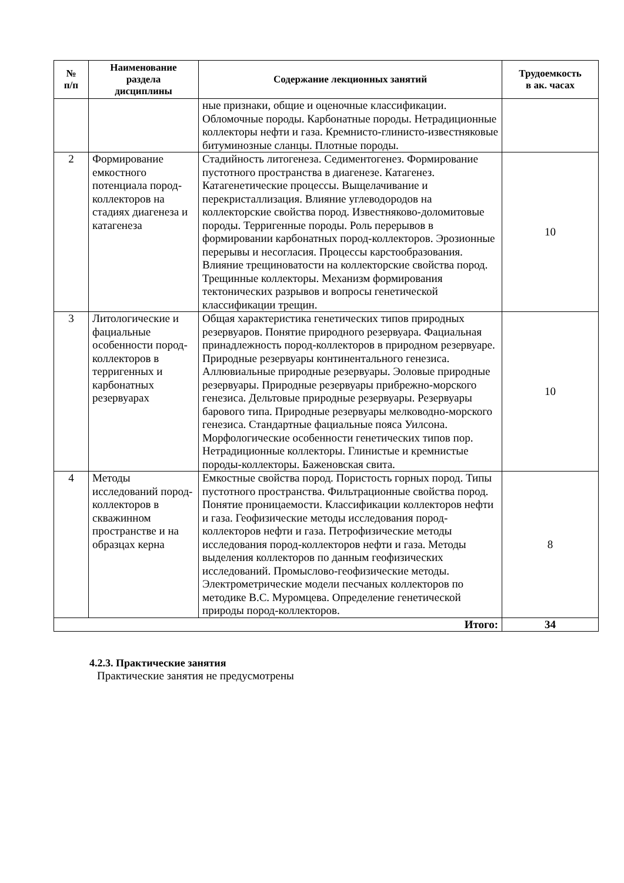| № п/п | Наименование раздела дисциплины | Содержание лекционных занятий | Трудоемкость в ак. часах |
| --- | --- | --- | --- |
| | | ные признаки, общие и оценочные классификации. Обломочные породы. Карбонатные породы. Нетрадиционные коллекторы нефти и газа. Кремнисто-глинисто-известняковые битуминозные сланцы. Плотные породы. | |
| 2 | Формирование емкостного потенциала пород-коллекторов на стадиях диагенеза и катагенеза | Стадийность литогенеза. Седиментогенез. Формирование пустотного пространства в диагенезе. Катагенез. Катагенетические процессы. Выщелачивание и перекристаллизация. Влияние углеводородов на коллекторские свойства пород. Известняково-доломитовые породы. Терригенные породы. Роль перерывов в формировании карбонатных пород-коллекторов. Эрозионные перерывы и несогласия. Процессы карстообразования. Влияние трещиноватости на коллекторские свойства пород. Трещинные коллекторы. Механизм формирования тектонических разрывов и вопросы генетической классификации трещин. | 10 |
| 3 | Литологические и фациальные особенности пород-коллекторов в терригенных и карбонатных резервуарах | Общая характеристика генетических типов природных резервуаров. Понятие природного резервуара. Фациальная принадлежность пород-коллекторов в природном резервуаре. Природные резервуары континентального генезиса. Аллювиальные природные резервуары. Эоловые природные резервуары. Природные резервуары прибрежно-морского генезиса. Дельтовые природные резервуары. Резервуары барового типа. Природные резервуары мелководно-морского генезиса. Стандартные фациальные пояса Уилсона. Морфологические особенности генетических типов пор. Нетрадиционные коллекторы. Глинистые и кремнистые породы-коллекторы. Баженовская свита. | 10 |
| 4 | Методы исследований пород-коллекторов в скважинном пространстве и на образцах керна | Емкостные свойства пород. Пористость горных пород. Типы пустотного пространства. Фильтрационные свойства пород. Понятие проницаемости. Классификации коллекторов нефти и газа. Геофизические методы исследования пород-коллекторов нефти и газа. Петрофизические методы исследования пород-коллекторов нефти и газа. Методы выделения коллекторов по данным геофизических исследований. Промыслово-геофизические методы. Электрометрические модели песчаных коллекторов по методике В.С. Муромцева. Определение генетической природы пород-коллекторов. | 8 |
| Итого: | | | 34 |
4.2.3. Практические занятия
Практические занятия не предусмотрены